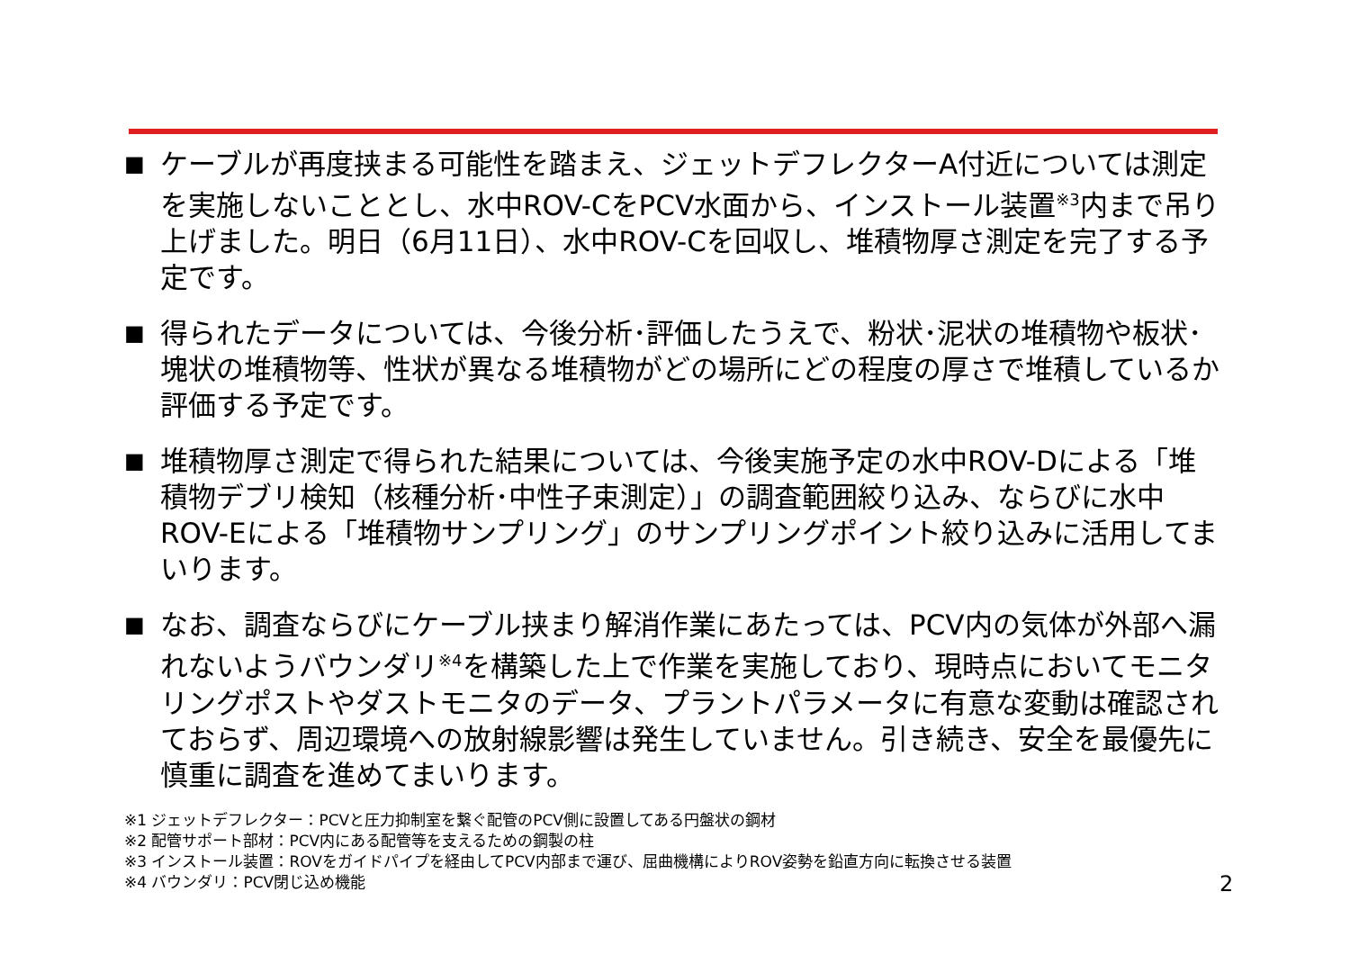■
ケーブルが再度挟まる可能性を踏まえ、ジェットデフレクターA付近については測定を実施しないこととし、水中ROV-CをPCV水面から、インストール装置<sup>※3</sup>内まで吊り上げました。明日（6月11日）、水中ROV-Cを回収し、堆積物厚さ測定を完了する予定です。
■
得られたデータについては、今後分析･評価したうえで、粉状･泥状の堆積物や板状･塊状の堆積物等、性状が異なる堆積物がどの場所にどの程度の厚さで堆積しているか評価する予定です。
■
堆積物厚さ測定で得られた結果については、今後実施予定の水中ROV-Dによる「堆積物デブリ検知（核種分析･中性子束測定）」の調査範囲絞り込み、ならびに水中ROV-Eによる「堆積物サンプリング」のサンプリングポイント絞り込みに活用してまいります。
■
なお、調査ならびにケーブル挟まり解消作業にあたっては、PCV内の気体が外部へ漏れないようバウンダリ<sup>※4</sup>を構築した上で作業を実施しており、現時点においてモニタリングポストやダストモニタのデータ、プラントパラメータに有意な変動は確認されておらず、周辺環境への放射線影響は発生していません。引き続き、安全を最優先に慎重に調査を進めてまいります。
※1 ジェットデフレクター：PCVと圧力抑制室を繋ぐ配管のPCV側に設置してある円盤状の鋼材
※2 配管サポート部材：PCV内にある配管等を支えるための鋼製の柱
※3 インストール装置：ROVをガイドパイプを経由してPCV内部まで運び、屈曲機構によりROV姿勢を鉛直方向に転換させる装置
※4 バウンダリ：PCV閉じ込め機能
2